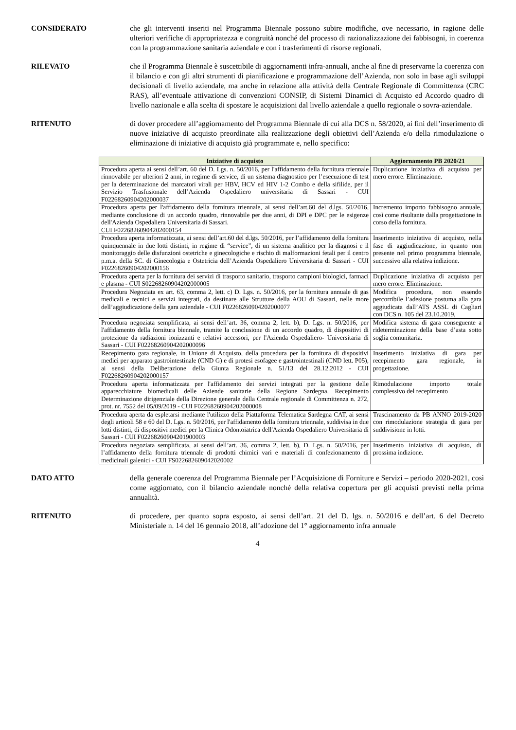CONSIDERATO che gli interventi inseriti nel Programma Biennale possono subire modifiche, ove necessario, in ragione delle ulteriori verifiche di appropriatezza e congruità nonché del processo di razionalizzazione dei fabbisogni, in coerenza con la programmazione sanitaria aziendale e con i trasferimenti di risorse regionali.
RILEVATO che il Programma Biennale è suscettibile di aggiornamenti infra-annuali, anche al fine di preservarne la coerenza con il bilancio e con gli altri strumenti di pianificazione e programmazione dell’Azienda, non solo in base agli sviluppi decisionali di livello aziendale, ma anche in relazione alla attività della Centrale Regionale di Committenza (CRC RAS), all’eventuale attivazione di convenzioni CONSIP, di Sistemi Dinamici di Acquisto ed Accordo quadro di livello nazionale e alla scelta di spostare le acquisizioni dal livello aziendale a quello regionale o sovra-aziendale.
RITENUTO di dover procedere all’aggiornamento del Programma Biennale di cui alla DCS n. 58/2020, ai fini dell’inserimento di nuove iniziative di acquisto preordinate alla realizzazione degli obiettivi dell’Azienda e/o della rimodulazione o eliminazione di iniziative di acquisto già programmate e, nello specifico:
| Iniziative di acquisto | Aggiornamento PB 2020/21 |
| --- | --- |
| Procedura aperta ai sensi dell’art. 60 del D. Lgs. n. 50/2016, per l'affidamento della fornitura triennale rinnovabile per ulteriori 2 anni, in regime di service, di un sistema diagnostico per l’esecuzione di test per la determinazione dei marcatori virali per HBV, HCV ed HIV 1-2 Combo e della sifilide, per il Servizio Trasfusionale dell’Azienda Ospedaliero universitaria di Sassari - CUI F02268260904202000037 | Duplicazione iniziativa di acquisto per mero errore. Eliminazione. |
| Procedura aperta per l'affidamento della fornitura triennale, ai sensi dell’art.60 del d.lgs. 50/2016, mediante conclusione di un accordo quadro, rinnovabile per due anni, di DPI e DPC per le esigenze dell'Azienda Ospedaliera Universitaria di Sassari. CUI F02268260904202000154 | Incremento importo fabbisogno annuale, così come risultante dalla progettazione in corso della fornitura. |
| Procedura aperta informatizzata, ai sensi dell’art.60 del d.lgs. 50/2016, per l’affidamento della fornitura quinquennale in due lotti distinti, in regime di “service”, di un sistema analitico per la diagnosi e il monitoraggio delle disfunzioni ostetriche e ginecologiche e rischio di malformazioni fetali per il centro p.m.a. della SC. di Ginecologia e Ostetricia dell’Azienda Ospedaliero Universitaria di Sassari - CUI F02268260904202000156 | Inserimento iniziativa di acquisto, nella fase di aggiudicazione, in quanto non presente nel primo programma biennale, successivo alla relativa indizione. |
| Procedura aperta per la fornitura dei servizi di trasporto sanitario, trasporto campioni biologici, farmaci e plasma - CUI S02268260904202000005 | Duplicazione iniziativa di acquisto per mero errore. Eliminazione. |
| Procedura Negoziata ex art. 63, comma 2, lett. c) D. Lgs. n. 50/2016, per la fornitura annuale di gas medicali e tecnici e servizi integrati, da destinare alle Strutture della AOU di Sassari, nelle more dell’aggiudicazione della gara aziendale - CUI F02268260904202000077 | Modifica procedura, non essendo percorribile l’adesione postuma alla gara aggiudicata dall’ATS ASSL di Cagliari con DCS n. 105 del 23.10.2019, |
| Procedura negoziata semplificata, ai sensi dell’art. 36, comma 2, lett. b), D. Lgs. n. 50/2016, per l'affidamento della fornitura biennale, tramite la conclusione di un accordo quadro, di dispositivi di protezione da radiazioni ionizzanti e relativi accessori, per l'Azienda Ospedaliero- Universitaria di Sassari - CUI F02268260904202000096 | Modifica sistema di gara conseguente a rideterminazione della base d’asta sotto soglia comunitaria. |
| Recepimento gara regionale, in Unione di Acquisto, della procedura per la fornitura di dispositivi medici per apparato gastrointestinale (CND G) e di protesi esofagee e gastrointestinali (CND lett. P05), ai sensi della Deliberazione della Giunta Regionale n. 51/13 del 28.12.2012 - CUI F02268260904202000157 | Inserimento iniziativa di gara per recepimento gara regionale, in progettazione. |
| Procedura aperta informatizzata per l'affidamento dei servizi integrati per la gestione delle apparecchiature biomedicali delle Aziende sanitarie della Regione Sardegna. Recepimento Determinazione dirigenziale della Direzione generale della Centrale regionale di Committenza n. 272, prot. nr. 7552 del 05/09/2019 - CUI F02268260904202000008 | Rimodulazione importo totale complessivo del recepimento |
| Procedura aperta da espletarsi mediante l'utilizzo della Piattaforma Telematica Sardegna CAT, ai sensi degli articoli 58 e 60 del D. Lgs. n. 50/2016, per l'affidamento della fornitura triennale, suddivisa in due lotti distinti, di dispositivi medici per la Clinica Odontoiatrica dell'Azienda Ospedaliero Universitaria di Sassari - CUI F02268260904201900003 | Trascinamento da PB ANNO 2019-2020 con rimodulazione strategia di gara per suddivisione in lotti. |
| Procedura negoziata semplificata, ai sensi dell’art. 36, comma 2, lett. b), D. Lgs. n. 50/2016, per l’affidamento della fornitura triennale di prodotti chimici vari e materiali di confezionamento di medicinali galenici - CUI FS022682609042020002 | Inserimento iniziativa di acquisto, di prossima indizione. |
DATO ATTO della generale coerenza del Programma Biennale per l’Acquisizione di Forniture e Servizi – periodo 2020-2021, così come aggiornato, con il bilancio aziendale nonché della relativa copertura per gli acquisti previsti nella prima annualità.
RITENUTO di procedere, per quanto sopra esposto, ai sensi dell’art. 21 del D. lgs. n. 50/2016 e dell’art. 6 del Decreto Ministeriale n. 14 del 16 gennaio 2018, all’adozione del 1° aggiornamento infra annuale
4